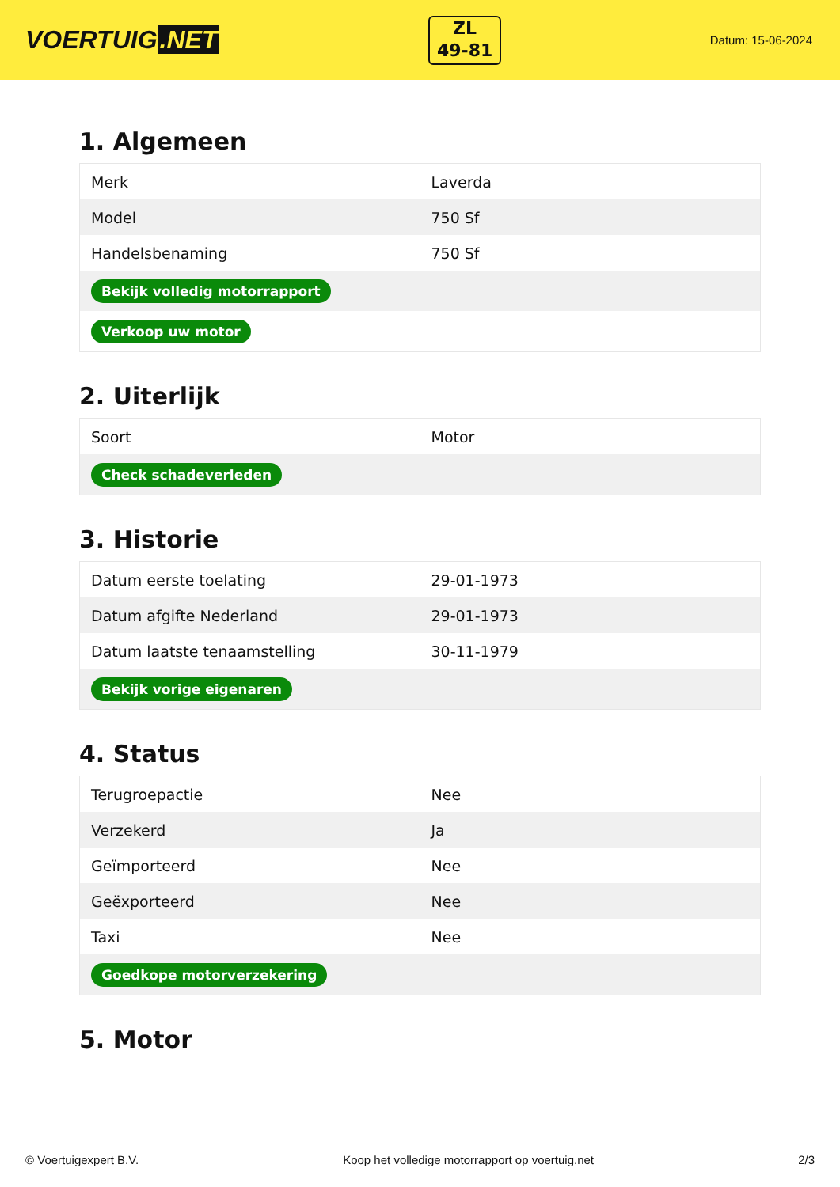VOERTUIG.NET
ZL
49-81
Datum: 15-06-2024
1. Algemeen
| Merk | Laverda |
| Model | 750 Sf |
| Handelsbenaming | 750 Sf |
| Bekijk volledig motorrapport | |
| Verkoop uw motor | |
2. Uiterlijk
| Soort | Motor |
| Check schadeverleden | |
3. Historie
| Datum eerste toelating | 29-01-1973 |
| Datum afgifte Nederland | 29-01-1973 |
| Datum laatste tenaamstelling | 30-11-1979 |
| Bekijk vorige eigenaren | |
4. Status
| Terugroepactie | Nee |
| Verzekerd | Ja |
| Geïmporteerd | Nee |
| Geëxporteerd | Nee |
| Taxi | Nee |
| Goedkope motorverzekering | |
5. Motor
© Voertuigexpert B.V. Koop het volledige motorrapport op voertuig.net 2/3